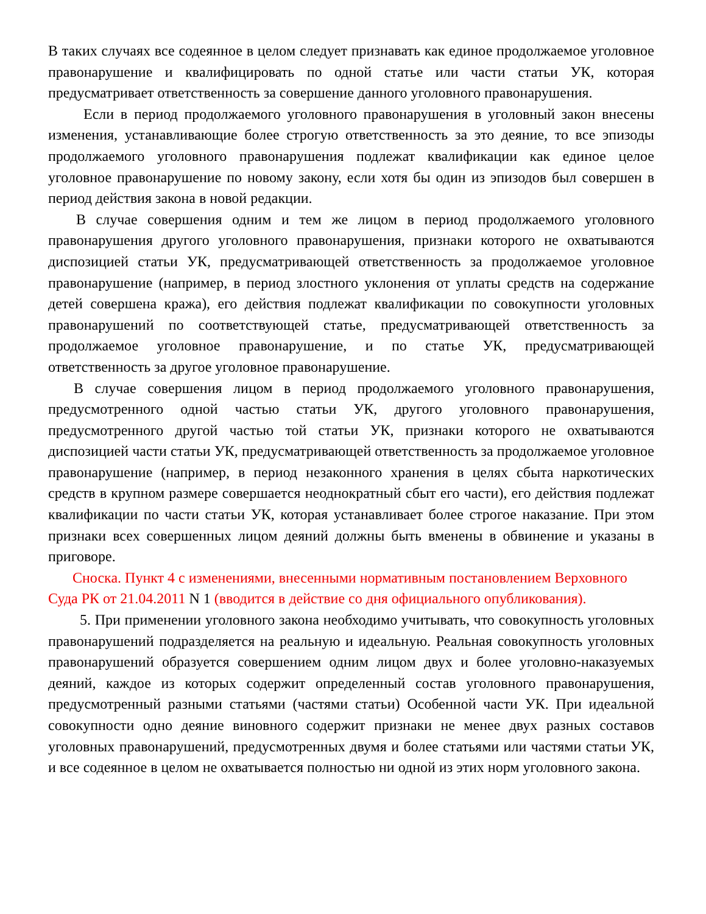В таких случаях все содеянное в целом следует признавать как единое продолжаемое уголовное правонарушение и квалифицировать по одной статье или части статьи УК, которая предусматривает ответственность за совершение данного уголовного правонарушения.
Если в период продолжаемого уголовного правонарушения в уголовный закон внесены изменения, устанавливающие более строгую ответственность за это деяние, то все эпизоды продолжаемого уголовного правонарушения подлежат квалификации как единое целое уголовное правонарушение по новому закону, если хотя бы один из эпизодов был совершен в период действия закона в новой редакции.
В случае совершения одним и тем же лицом в период продолжаемого уголовного правонарушения другого уголовного правонарушения, признаки которого не охватываются диспозицией статьи УК, предусматривающей ответственность за продолжаемое уголовное правонарушение (например, в период злостного уклонения от уплаты средств на содержание детей совершена кража), его действия подлежат квалификации по совокупности уголовных правонарушений по соответствующей статье, предусматривающей ответственность за продолжаемое уголовное правонарушение, и по статье УК, предусматривающей ответственность за другое уголовное правонарушение.
В случае совершения лицом в период продолжаемого уголовного правонарушения, предусмотренного одной частью статьи УК, другого уголовного правонарушения, предусмотренного другой частью той статьи УК, признаки которого не охватываются диспозицией части статьи УК, предусматривающей ответственность за продолжаемое уголовное правонарушение (например, в период незаконного хранения в целях сбыта наркотических средств в крупном размере совершается неоднократный сбыт его части), его действия подлежат квалификации по части статьи УК, которая устанавливает более строгое наказание. При этом признаки всех совершенных лицом деяний должны быть вменены в обвинение и указаны в приговоре.
Сноска. Пункт 4 с изменениями, внесенными нормативным постановлением Верховного Суда РК от 21.04.2011 N 1 (вводится в действие со дня официального опубликования).
5. При применении уголовного закона необходимо учитывать, что совокупность уголовных правонарушений подразделяется на реальную и идеальную. Реальная совокупность уголовных правонарушений образуется совершением одним лицом двух и более уголовно-наказуемых деяний, каждое из которых содержит определенный состав уголовного правонарушения, предусмотренный разными статьями (частями статьи) Особенной части УК. При идеальной совокупности одно деяние виновного содержит признаки не менее двух разных составов уголовных правонарушений, предусмотренных двумя и более статьями или частями статьи УК, и все содеянное в целом не охватывается полностью ни одной из этих норм уголовного закона.